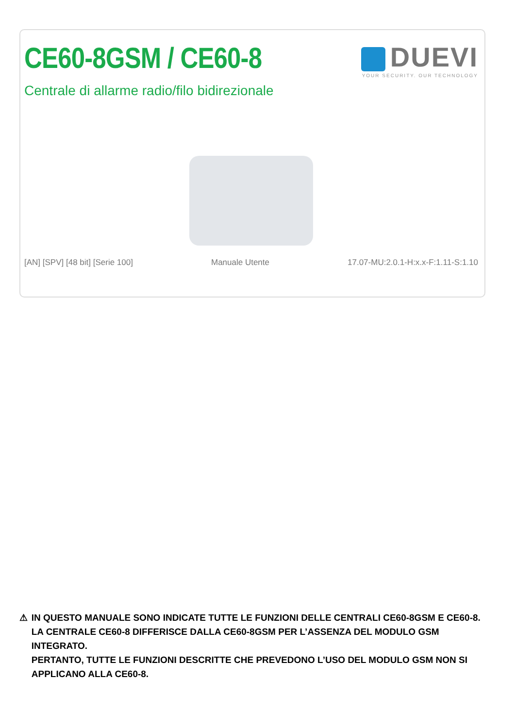CE60-8GSM / CE60-8 DUEVI
YOUR SECURITY. OUR TECHNOLOGY
Centrale di allarme radio/filo bidirezionale
[AN] [SPV] [48 bit] [Serie 100] Manuale Utente 17.07-MU:2.0.1-H:x.x-F:1.11-S:1.10
⚠ IN QUESTO MANUALE SONO INDICATE TUTTE LE FUNZIONI DELLE CENTRALI CE60-8GSM E CE60-8. LA CENTRALE CE60-8 DIFFERISCE DALLA CE60-8GSM PER L’ASSENZA DEL MODULO GSM INTEGRATO.
PERTANTO, TUTTE LE FUNZIONI DESCRITTE CHE PREVEDONO L’USO DEL MODULO GSM NON SI APPLICANO ALLA CE60-8.